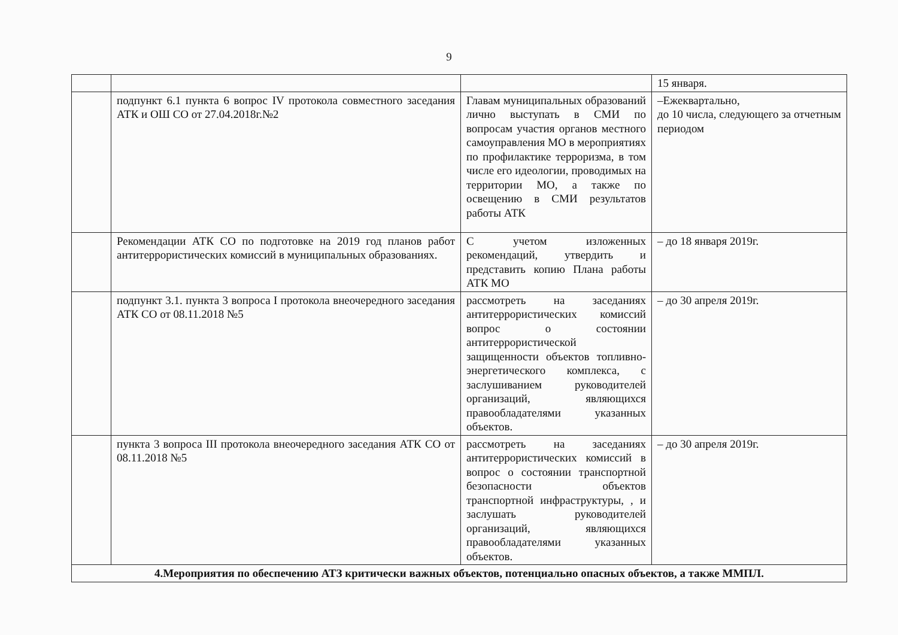9
| | | | 15 января. |
| | подпункт 6.1 пункта 6 вопрос IV протокола совместного заседания АТК и ОШ СО от 27.04.2018г.№2 | Главам муниципальных образований лично выступать в СМИ по вопросам участия органов местного самоуправления МО в мероприятиях по профилактике терроризма, в том числе его идеологии, проводимых на территории МО, а также по освещению в СМИ результатов работы АТК | –Ежеквартально, до 10 числа, следующего за отчетным периодом |
| | Рекомендации АТК СО по подготовке на 2019 год планов работ антитеррористических комиссий в муниципальных образованиях. | С учетом изложенных рекомендаций, утвердить и представить копию Плана работы АТК МО | – до 18 января 2019г. |
| | подпункт 3.1. пункта 3 вопроса I протокола внеочередного заседания АТК СО от 08.11.2018 №5 | рассмотреть на заседаниях антитеррористических комиссий вопрос о состоянии антитеррористической защищенности объектов топливно-энергетического комплекса, с заслушиванием руководителей организаций, являющихся правообладателями указанных объектов. | – до 30 апреля 2019г. |
| | пункта 3 вопроса III протокола внеочередного заседания АТК СО от 08.11.2018 №5 | рассмотреть на заседаниях антитеррористических комиссий в вопрос о состоянии транспортной безопасности объектов транспортной инфраструктуры, , и заслушать руководителей организаций, являющихся правообладателями указанных объектов. | – до 30 апреля 2019г. |
| 4.Мероприятия по обеспечению АТЗ критически важных объектов, потенциально опасных объектов, а также ММПЛ. | | | |